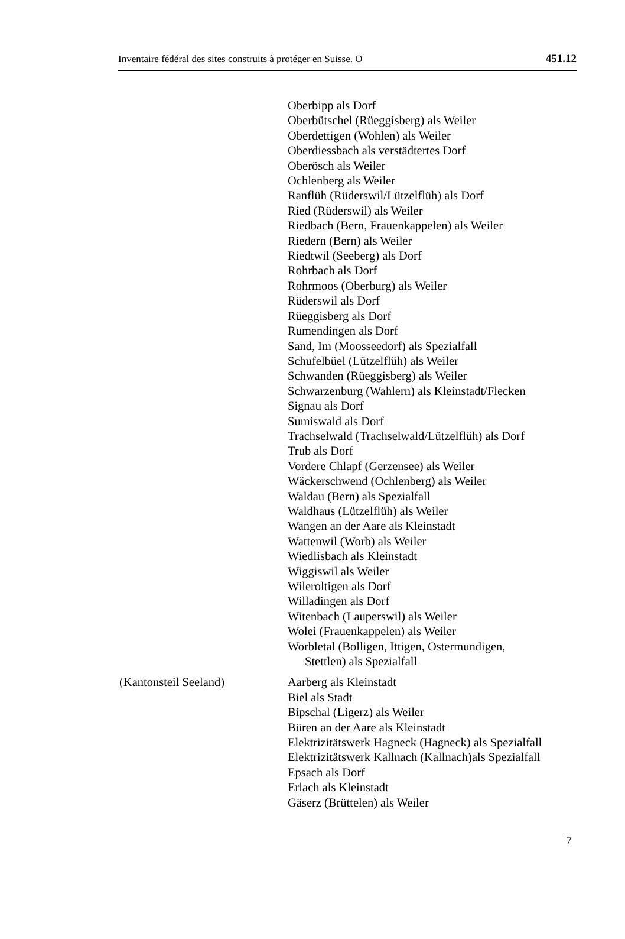Inventaire fédéral des sites construits à protéger en Suisse. O 451.12
Oberbipp als Dorf
Oberbütschel (Rüeggisberg) als Weiler
Oberdettigen (Wohlen) als Weiler
Oberdiessbach als verstädtertes Dorf
Oberösch als Weiler
Ochlenberg als Weiler
Ranflüh (Rüderswil/Lützelflüh) als Dorf
Ried (Rüderswil) als Weiler
Riedbach (Bern, Frauenkappelen) als Weiler
Riedern (Bern) als Weiler
Riedtwil (Seeberg) als Dorf
Rohrbach als Dorf
Rohrmoos (Oberburg) als Weiler
Rüderswil als Dorf
Rüeggisberg als Dorf
Rumendingen als Dorf
Sand, Im (Moosseedorf) als Spezialfall
Schufelbüel (Lützelflüh) als Weiler
Schwanden (Rüeggisberg) als Weiler
Schwarzenburg (Wahlern) als Kleinstadt/Flecken
Signau als Dorf
Sumiswald als Dorf
Trachselwald (Trachselwald/Lützelflüh) als Dorf
Trub als Dorf
Vordere Chlapf (Gerzensee) als Weiler
Wäckerschwend (Ochlenberg) als Weiler
Waldau (Bern) als Spezialfall
Waldhaus (Lützelflüh) als Weiler
Wangen an der Aare als Kleinstadt
Wattenwil (Worb) als Weiler
Wiedlisbach als Kleinstadt
Wiggiswil als Weiler
Wileroltigen als Dorf
Willadingen als Dorf
Witenbach (Lauperswil) als Weiler
Wolei (Frauenkappelen) als Weiler
Worbletal (Bolligen, Ittigen, Ostermundigen,
Stettlen) als Spezialfall
(Kantonsteil Seeland) Aarberg als Kleinstadt
Biel als Stadt
Bipschal (Ligerz) als Weiler
Büren an der Aare als Kleinstadt
Elektrizitätswerk Hagneck (Hagneck) als Spezialfall
Elektrizitätswerk Kallnach (Kallnach)als Spezialfall
Epsach als Dorf
Erlach als Kleinstadt
Gäserz (Brüttelen) als Weiler
7